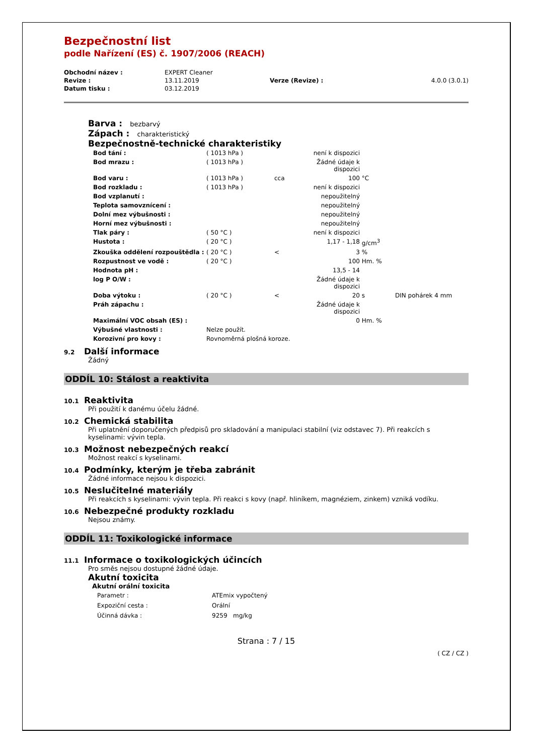Bezpečnostní list
podle Nařízení (ES) č. 1907/2006 (REACH)
| Obchodní název : | EXPERT Cleaner | | |
| Revize : | 13.11.2019 | Verze (Revize) : | 4.0.0 (3.0.1) |
| Datum tisku : | 03.12.2019 | | |
Barva : bezbarvý
Zápach : charakteristický
Bezpečnostně-technické charakteristiky
| Bod tání : | ( 1013 hPa ) | | není k dispozici | | |
| Bod mrazu : | ( 1013 hPa ) | | Žádné údaje k dispozici | | |
| Bod varu : | ( 1013 hPa ) | cca | 100 | °C | |
| Bod rozkladu : | ( 1013 hPa ) | | není k dispozici | | |
| Bod vzplanutí : | | | nepoužitelný | | |
| Teplota samovznícení : | | | nepoužitelný | | |
| Dolní mez výbušnosti : | | | nepoužitelný | | |
| Horní mez výbušnosti : | | | nepoužitelný | | |
| Tlak páry : | ( 50 °C ) | | není k dispozici | | |
| Hustota : | ( 20 °C ) | | 1,17 - 1,18 | g/cm<sup>3</sup> | |
| Zkouška oddělení rozpouštědla : | ( 20 °C ) | < | 3 | % | |
| Rozpustnost ve vodě : | ( 20 °C ) | | 100 | Hm. % | |
| Hodnota pH : | | | 13,5 - 14 | | |
| log P O/W : | | | Žádné údaje k dispozici | | |
| Doba výtoku : | ( 20 °C ) | < | 20 | s | DIN pohárek 4 mm |
| Práh zápachu : | | | Žádné údaje k dispozici | | |
| Maximální VOC obsah (ES) : | | | 0 | Hm. % | |
| Výbušné vlastnosti : | Nelze použít. | | | | |
| Korozivní pro kovy : | Rovnoměrná plošná koroze. | | | | |
9.2 Další informace
Žádný
ODDÍL 10: Stálost a reaktivita
10.1 Reaktivita
Při použití k danému účelu žádné.
10.2 Chemická stabilita
Při uplatnění doporučených předpisů pro skladování a manipulaci stabilní (viz odstavec 7). Při reakcích s kyselinami: vývin tepla.
10.3 Možnost nebezpečných reakcí
Možnost reakcí s kyselinami.
10.4 Podmínky, kterým je třeba zabránit
Žádné informace nejsou k dispozici.
10.5 Neslučitelné materiály
Při reakcích s kyselinami: vývin tepla. Při reakci s kovy (např. hliníkem, magnéziem, zinkem) vzniká vodíku.
10.6 Nebezpečné produkty rozkladu
Nejsou známy.
ODDÍL 11: Toxikologické informace
11.1 Informace o toxikologických účincích
Pro směs nejsou dostupné žádné údaje.
Akutní toxicita
Akutní orální toxicita
| Parametr : | ATEmix vypočtený |
| Expoziční cesta : | Orální |
| Účinná dávka : | 9259 mg/kg |
Strana : 7 / 15
( CZ / CZ )